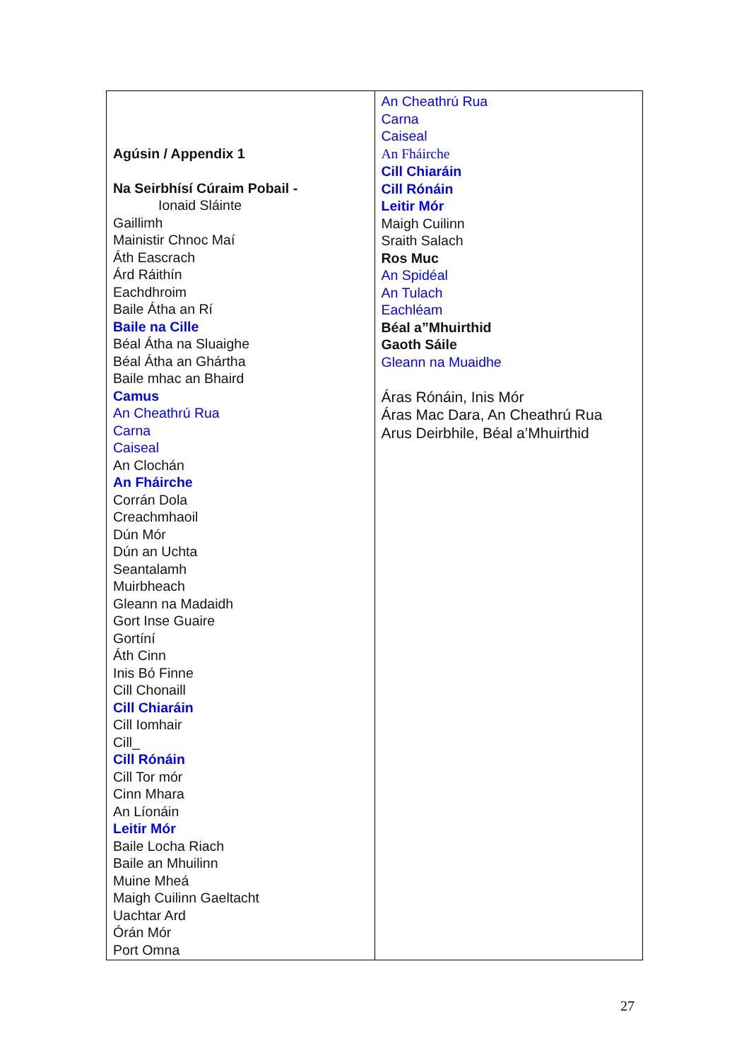| Agúsin / Appendix 1 Na Seirbhísí Cúraim Pobail - Ionaid Sláinte Gaillimh Mainistir Chnoc Maí Áth Eascrach Árd Ráithín Eachdhroim Baile Átha an Rí Baile na Cille Béal Átha na Sluaighe Béal Átha an Ghártha Baile mhac an Bhaird Camus An Cheathrú Rua Carna Caiseal An Clochán An Fháirche Corrán Dola Creachmhaoil Dún Mór Dún an Uchta Seantalamh Muirbheach Gleann na Madaidh Gort Inse Guaire Gortíní Áth Cinn Inis Bó Finne Cill Chonaill Cill Chiaráin Cill Iomhair Cill_ Cill Rónáin Cill Tor mór Cinn Mhara An Líonáin Leitir Mór Baile Locha Riach Baile an Mhuilinn Muine Mheá Maigh Cuilinn Gaeltacht Uachtar Ard Órán Mór Port Omna | An Cheathrú Rua Carna Caiseal An Fháirche Cill Chiaráin Cill Rónáin Leitir Mór Maigh Cuilinn Sraith Salach Ros Muc An Spidéal An Tulach Eachléam Béal a”Mhuirthid Gaoth Sáile Gleann na Muaidhe Áras Rónáin, Inis Mór Áras Mac Dara, An Cheathrú Rua Arus Deirbhile, Béal a’Mhuirthid |
27